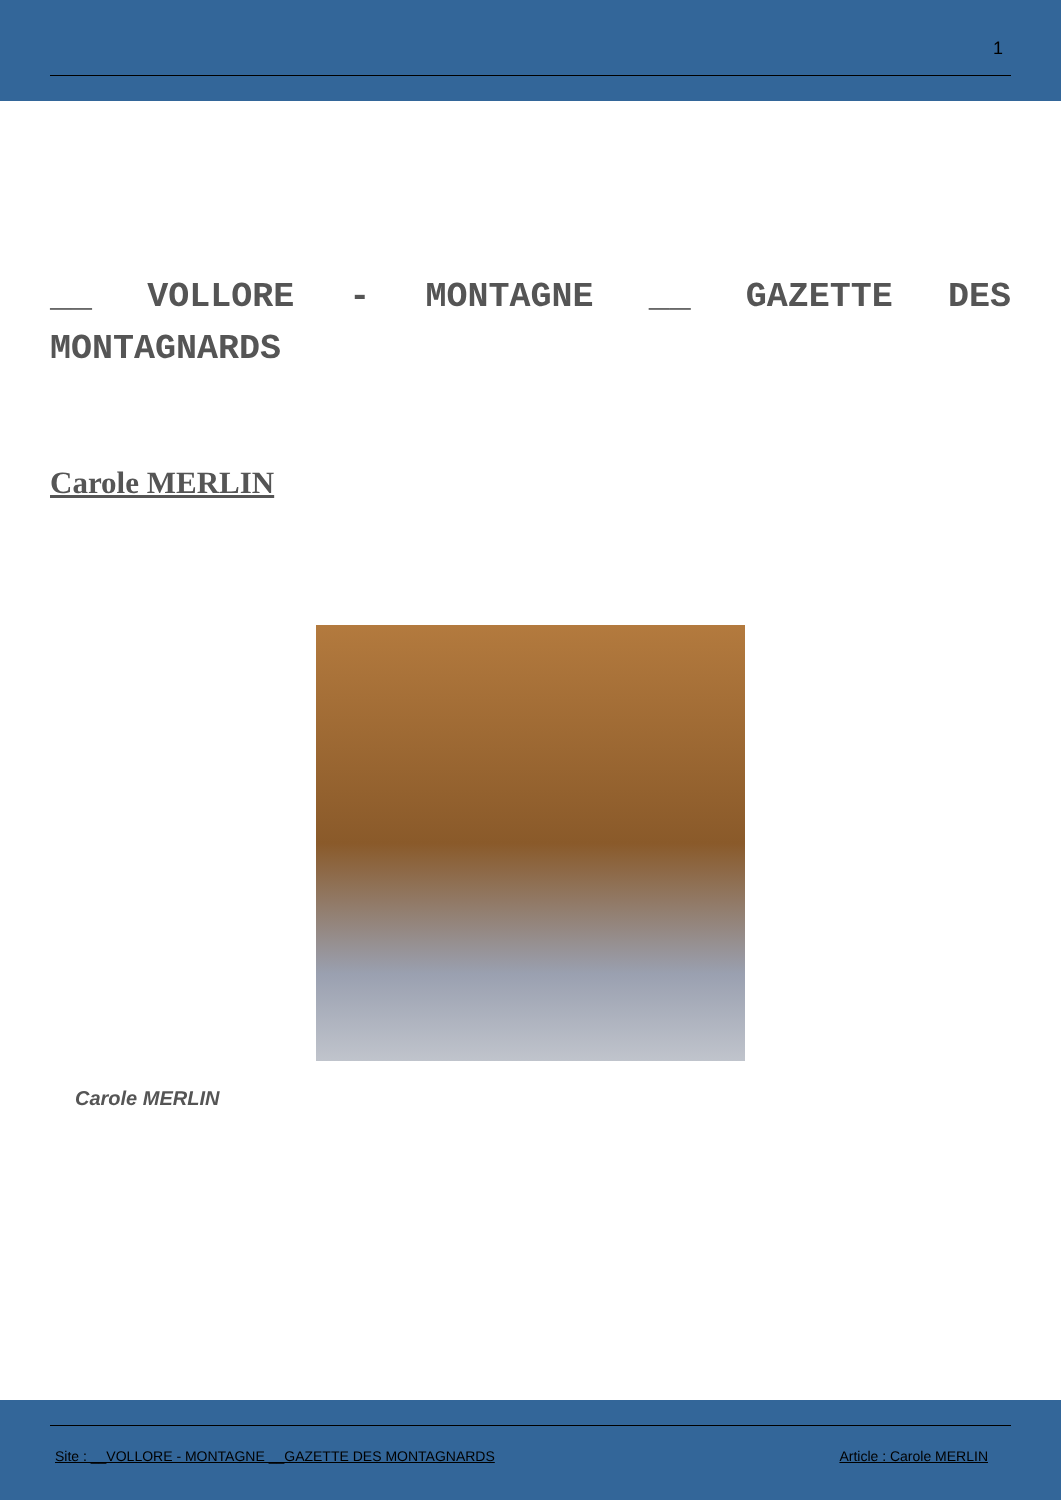1
__ VOLLORE - MONTAGNE __ GAZETTE DES MONTAGNARDS
Carole MERLIN
Carole MERLIN
Site : __VOLLORE - MONTAGNE __GAZETTE DES MONTAGNARDS Article : Carole MERLIN